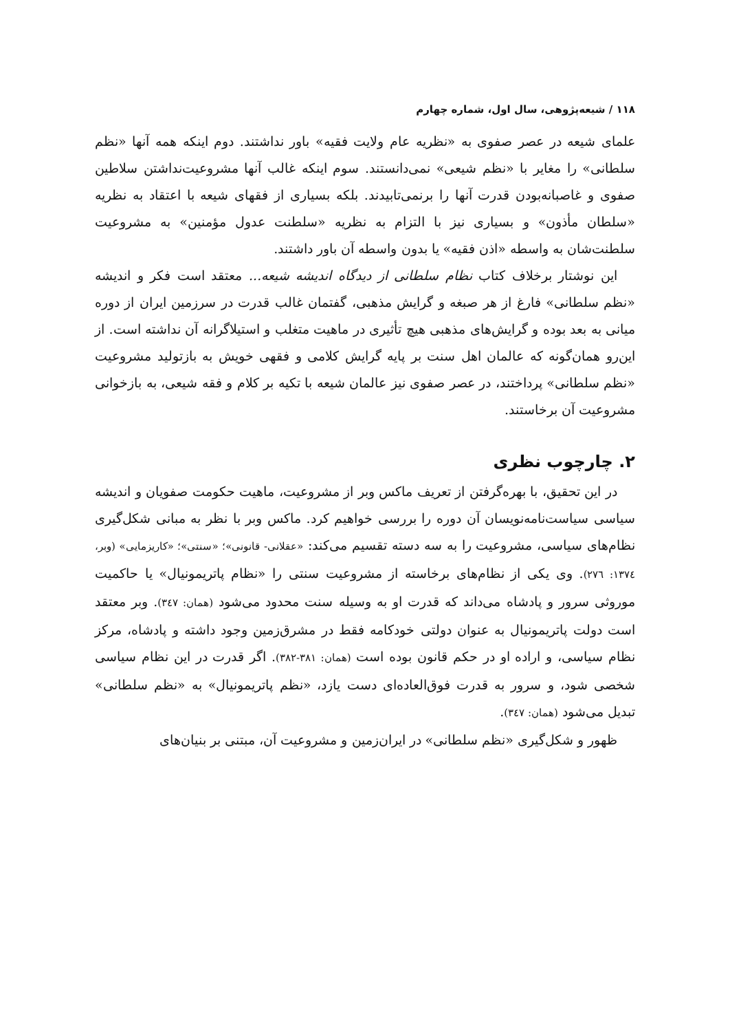۱۱۸ / شیعه‌پژوهی، سال اول، شماره چهارم
علمای شیعه در عصر صفوی به «نظریه عام ولایت فقیه» باور نداشتند. دوم اینکه همه آنها «نظم سلطانی» را مغایر با «نظم شیعی» نمی‌دانستند. سوم اینکه غالب آنها مشروعیت‌نداشتن سلاطین صفوی و غاصبانه‌بودن قدرت آنها را برنمی‌تابیدند. بلکه بسیاری از فقهای شیعه با اعتقاد به نظریه «سلطان مأذون» و بسیاری نیز با التزام به نظریه «سلطنت عدول مؤمنین» به مشروعیت سلطنت‌شان به واسطه «اذن فقیه» یا بدون واسطه آن باور داشتند.
این نوشتار برخلاف کتاب نظام سلطانی از دیدگاه اندیشه شیعه... معتقد است فکر و اندیشه «نظم سلطانی» فارغ از هر صبغه و گرایش مذهبی، گفتمان غالب قدرت در سرزمین ایران از دوره میانی به بعد بوده و گرایش‌های مذهبی هیچ تأثیری در ماهیت متغلب و استیلاگرانه آن نداشته است. از این‌رو همان‌گونه که عالمان اهل سنت بر پایه گرایش کلامی و فقهی خویش به بازتولید مشروعیت «نظم سلطانی» پرداختند، در عصر صفوی نیز عالمان شیعه با تکیه بر کلام و فقه شیعی، به بازخوانی مشروعیت آن برخاستند.
۲. چارچوب نظری
در این تحقیق، با بهره‌گرفتن از تعریف ماکس وبر از مشروعیت، ماهیت حکومت صفویان و اندیشه سیاسی سیاست‌نامه‌نویسان آن دوره را بررسی خواهیم کرد. ماکس وبر با نظر به مبانی شکل‌گیری نظام‌های سیاسی، مشروعیت را به سه دسته تقسیم می‌کند: «عقلانی- قانونی»؛ «سنتی»؛ «کاریزمایی» (وبر، ۱۳۷٤: ۲۷٦). وی یکی از نظام‌های برخاسته از مشروعیت سنتی را «نظام پاتریمونیال» یا حاکمیت موروثی سرور و پادشاه می‌داند که قدرت او به وسیله سنت محدود می‌شود (همان: ۳٤۷). وبر معتقد است دولت پاتریمونیال به عنوان دولتی خودکامه فقط در مشرق‌زمین وجود داشته و پادشاه، مرکز نظام سیاسی، و اراده او در حکم قانون بوده است (همان: ۳۸۱-۳۸۲). اگر قدرت در این نظام سیاسی شخصی شود، و سرور به قدرت فوق‌العاده‌ای دست یازد، «نظم پاتریمونیال» به «نظم سلطانی» تبدیل می‌شود (همان: ۳٤۷).
ظهور و شکل‌گیری «نظم سلطانی» در ایران‌زمین و مشروعیت آن، مبتنی بر بنیان‌های